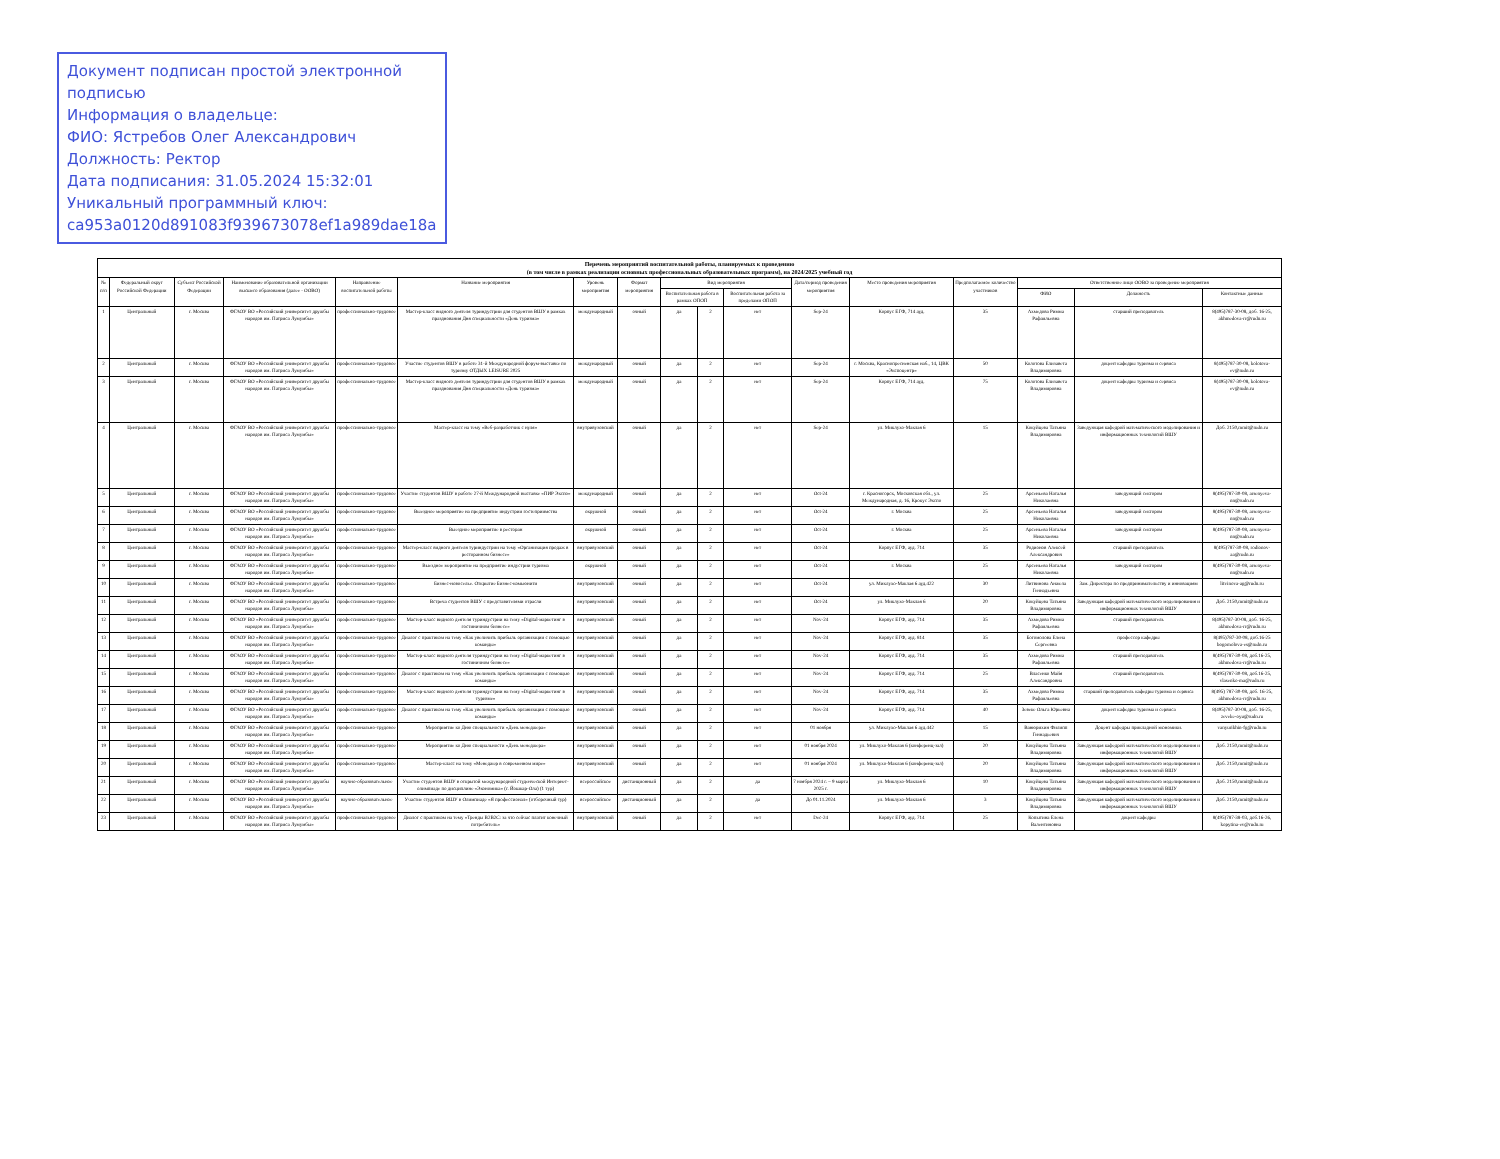Документ подписан простой электронной подписью
Информация о владельце:
ФИО: Ястребов Олег Александрович
Должность: Ректор
Дата подписания: 31.05.2024 15:32:01
Уникальный программный ключ:
ca953a0120d891083f939673078ef1a989dae18a
| Перечень мероприятий воспитательной работы, планируемых к проведению (в том числе в рамках реализации основных профессиональных образовательных программ), на 2024/2025 учебный год | | | | | | | | | | | | | | | | |
| --- | --- | --- | --- | --- | --- | --- | --- | --- | --- | --- | --- | --- | --- | --- | --- | --- |
| № п/п | Федеральный округ Российской Федерации | Субъект Российской Федерации | Наименование образовательной организации высшего образования (далее - ООВО) | Направление воспитательной работы | Название мероприятия | Уровень мероприятия | Формат мероприятия | Вид мероприятия | | | Дата/период проведения мероприятия | Место проведения мероприятия | Предполагаемое количество участников | Ответственное лицо ООВО за проведение мероприятия | | |
| | | | | | | | | Воспитательная работа в рамках ОПОП | | Воспитательная работа за пределами ОПОП | | | | ФИО | Должность | Контактные данные |
| 1 | Центральный | г. Москва | ФГАОУ ВО «Российский университет дружбы народов им. Патриса Лумумбы» | профессионально-трудовое | Мастер-класс видного деятеля туриндустрии для студентов ВШУ в рамках празднования Дня специальности «День туризма» | международный | очный | да | 2 | нет | Sep-24 | Корпус ЕГФ, 714 ауд. | 35 | Ахмедова Римма Рафаильевна | старший преподаватель | 8(495)787-30-08, доб. 16-25, akhmedova-rr@rudn.ru |
| 2 | Центральный | г. Москва | ФГАОУ ВО «Российский университет дружбы народов им. Патриса Лумумбы» | профессионально-трудовое | Участие студентов ВШУ в работе 31-й Международной форум-выставке по туризму ОТДЫХ LEISURE 2025 | международный | очный | да | 2 | нет | Sep-24 | г. Москва, Краснопресненская наб., 14, ЦВК «Экспоцентр» | 50 | Колотова Елизавета Владимировна | доцент кафедры туризма и сервиса | 8(495)787-30-08, kolotova-ev@rudn.ru |
| 3 | Центральный | г. Москва | ФГАОУ ВО «Российский университет дружбы народов им. Патриса Лумумбы» | профессионально-трудовое | Мастер-класс видного деятеля туриндустрии для студентов ВШУ в рамках празднования Дня специальности «День туризма» | международный | очный | да | 2 | нет | Sep-24 | Корпус ЕГФ, 714 ауд. | 75 | Колотова Елизавета Владимировна | доцент кафедры туризма и сервиса | 8(495)787-30-08, kolotova-ev@rudn.ru |
| 4 | Центральный | г. Москва | ФГАОУ ВО «Российский университет дружбы народов им. Патриса Лумумбы» | профессионально-трудовое | Мастер-класс на тему «Веб-разработчик с нуля» | внутривузовский | очный | да | 2 | нет | Sep-24 | ул. Миклухо-Маклая 6 | 15 | Кокуйцева Татьяна Владимировна | Заведующая кафедрой математического моделирования и информационных технологий ВШУ | Доб. 2150,mmit@rudn.ru |
| 5 | Центральный | г. Москва | ФГАОУ ВО «Российский университет дружбы народов им. Патриса Лумумбы» | профессионально-трудовое | Участие студентов ВШУ в работе 27-й Международной выставке «ПИР Экспо» | международный | очный | да | 2 | нет | Oct-24 | г. Красногорск, Московская обл., ул. Международная, д. 16, Крокус Экспо | 25 | Арсеньева Наталья Николаевна | заведующий сектором | 8(495)787-30-08, arsenyeva-nn@rudn.ru |
| 6 | Центральный | г. Москва | ФГАОУ ВО «Российский университет дружбы народов им. Патриса Лумумбы» | профессионально-трудовое | Выездное мероприятие на предприятие индустрии гостеприимства | окружной | очный | да | 2 | нет | Oct-24 | г. Москва | 25 | Арсеньева Наталья Николаевна | заведующий сектором | 8(495)787-30-08, arsenyeva-nn@rudn.ru |
| 7 | Центральный | г. Москва | ФГАОУ ВО «Российский университет дружбы народов им. Патриса Лумумбы» | профессионально-трудовое | Выездное мероприятие в ресторан | окружной | очный | да | 2 | нет | Oct-24 | г. Москва | 25 | Арсеньева Наталья Николаевна | заведующий сектором | 8(495)787-30-08, arsenyeva-nn@rudn.ru |
| 8 | Центральный | г. Москва | ФГАОУ ВО «Российский университет дружбы народов им. Патриса Лумумбы» | профессионально-трудовое | Мастер-класс видного деятеля туриндустрии на тему «Организация продаж в ресторанном бизнесе» | внутривузовский | очный | да | 2 | нет | Oct-24 | Корпус ЕГФ, ауд. 714 | 35 | Родионов Алексей Александрович | старший преподаватель | 8(495)787-30-08, rodionov-aa@rudn.ru |
| 9 | Центральный | г. Москва | ФГАОУ ВО «Российский университет дружбы народов им. Патриса Лумумбы» | профессионально-трудовое | Выездное мероприятие на предприятие индустрии туризма | окружной | очный | да | 2 | нет | Oct-24 | г. Москва | 25 | Арсеньева Наталья Николаевна | заведующий сектором | 8(495)787-30-08, arsenyeva-nn@rudn.ru |
| 10 | Центральный | г. Москва | ФГАОУ ВО «Российский университет дружбы народов им. Патриса Лумумбы» | профессионально-трудовое | Бизнес-новоселье. Открытие Бизнес-комьюнити | внутривузовский | очный | да | 2 | нет | Oct-24 | ул. Миклухо-Маклая 6 ауд.422 | 30 | Литвинова Анжела Геннадьевна | Зам. Директора по предпринимательству и инновациям | litvinova-ag@rudn.ru |
| 11 | Центральный | г. Москва | ФГАОУ ВО «Российский университет дружбы народов им. Патриса Лумумбы» | профессионально-трудовое | Встреча студентов ВШУ с представителями отрасли | внутривузовский | очный | да | 2 | нет | Oct-24 | ул. Миклухо-Маклая 6 | 20 | Кокуйцева Татьяна Владимировна | Заведующая кафедрой математического моделирования и информационных технологий ВШУ | Доб. 2150,mmit@rudn.ru |
| 12 | Центральный | г. Москва | ФГАОУ ВО «Российский университет дружбы народов им. Патриса Лумумбы» | профессионально-трудовое | Мастер-класс видного деятеля туриндустрии на тему «Digital-маркетинг в гостиничном бизнесе» | внутривузовский | очный | да | 2 | нет | Nov-24 | Корпус ЕГФ, ауд. 714 | 35 | Ахмедова Римма Рафаильевна | старший преподаватель | 8(495)787-30-08, доб. 16-25, akhmedova-rr@rudn.ru |
| 13 | Центральный | г. Москва | ФГАОУ ВО «Российский университет дружбы народов им. Патриса Лумумбы» | профессионально-трудовое | Диалог с практиком на тему «Как увеличить прибыль организации с помощью команды» | внутривузовский | очный | да | 2 | нет | Nov-24 | Корпус ЕГФ, ауд. 814 | 35 | Богомолова Елена Сергеевна | профессор кафедры | 8(495)787-30-08, доб.16-25 bogomolova-es@rudn.ru |
| 14 | Центральный | г. Москва | ФГАОУ ВО «Российский университет дружбы народов им. Патриса Лумумбы» | профессионально-трудовое | Мастер-класс видного деятеля туриндустрии на тему «Digital-маркетинг в гостиничном бизнесе» | внутривузовский | очный | да | 2 | нет | Nov-24 | Корпус ЕГФ, ауд. 714 | 35 | Ахмедова Римма Рафаильевна | старший преподаватель | 8(495)787-30-08, доб.16-25, akhmedova-rr@rudn.ru |
| 15 | Центральный | г. Москва | ФГАОУ ВО «Российский университет дружбы народов им. Патриса Лумумбы» | профессионально-трудовое | Диалог с практиком на тему «Как увеличить прибыль организации с помощью команды» | внутривузовский | очный | да | 2 | нет | Nov-24 | Корпус ЕГФ, ауд. 714 | 25 | Власенко Майя Александровна | старший преподаватель | 8(495)787-30-08, доб.16-25, vlasenko-ma@rudn.ru |
| 16 | Центральный | г. Москва | ФГАОУ ВО «Российский университет дружбы народов им. Патриса Лумумбы» | профессионально-трудовое | Мастер-класс видного деятеля туриндустрии на тему «Digital-маркетинг в туризме» | внутривузовский | очный | да | 2 | нет | Nov-24 | Корпус ЕГФ, ауд. 714 | 35 | Ахмедова Римма Рафаильевна | старший преподаватель кафедры туризма и сервиса | 8(495) 787-30-08, доб. 16-25, akhmedova-rr@rudn.ru |
| 17 | Центральный | г. Москва | ФГАОУ ВО «Российский университет дружбы народов им. Патриса Лумумбы» | профессионально-трудовое | Диалог с практиком на тему «Как увеличить прибыль организации с помощью команды» | внутривузовский | очный | да | 2 | нет | Nov-24 | Корпус ЕГФ, ауд. 714 | 40 | Зевеке Ольга Юрьевна | доцент кафедры туризма и сервиса | 8(495)787-30-08, доб. 16-25, zeveke-oyu@rudn.ru |
| 18 | Центральный | г. Москва | ФГАОУ ВО «Российский университет дружбы народов им. Патриса Лумумбы» | профессионально-трудовое | Мероприятие ко Дню специальности «День менеджера» | внутривузовский | очный | да | 2 | нет | 01 ноября | ул. Миклухо-Маклая 6 ауд.442 | 15 | Ванюрихин Филипп Геннадьевич | Доцент кафедры прикладной экономики. | vanyurikhin-fg@rudn.ru |
| 19 | Центральный | г. Москва | ФГАОУ ВО «Российский университет дружбы народов им. Патриса Лумумбы» | профессионально-трудовое | Мероприятие ко Дню специальности «День менеджера» | внутривузовский | очный | да | 2 | нет | 01 ноября 2024 | ул. Миклухо-Маклая 6 (конференц-зал) | 20 | Кокуйцева Татьяна Владимировна | Заведующая кафедрой математического моделирования и информационных технологий ВШУ | Доб. 2150,mmit@rudn.ru |
| 20 | Центральный | г. Москва | ФГАОУ ВО «Российский университет дружбы народов им. Патриса Лумумбы» | профессионально-трудовое | Мастер-класс на тему «Менеджер в современном мире» | внутривузовский | очный | да | 2 | нет | 01 ноября 2024 | ул. Миклухо-Маклая 6 (конференц-зал) | 20 | Кокуйцева Татьяна Владимировна | Заведующая кафедрой математического моделирования и информационных технологий ВШУ | Доб. 2150,mmit@rudn.ru |
| 21 | Центральный | г. Москва | ФГАОУ ВО «Российский университет дружбы народов им. Патриса Лумумбы» | научно-образовательное | Участие студентов ВШУ в открытой международной студенческой Интернет-олимпиаде по дисциплине «Экономика» (г. Йошкар-Ола) (1 тур) | всероссийское | дистанционный | да | 2 | да | 7 ноября 2024 г. – 9 марта 2025 г. | ул. Миклухо-Маклая 6 | 10 | Кокуйцева Татьяна Владимировна | Заведующая кафедрой математического моделирования и информационных технологий ВШУ | Доб. 2150,mmit@rudn.ru |
| 22 | Центральный | г. Москва | ФГАОУ ВО «Российский университет дружбы народов им. Патриса Лумумбы» | научно-образовательное | Участие студентов ВШУ в Олимпиаде «Я профессионал» (отборочный тур) | всероссийское | дистанционный | да | 2 | да | До 01.11.2024 | ул. Миклухо-Маклая 6 | 3 | Кокуйцева Татьяна Владимировна | Заведующая кафедрой математического моделирования и информационных технологий ВШУ | Доб. 2150,mmit@rudn.ru |
| 23 | Центральный | г. Москва | ФГАОУ ВО «Российский университет дружбы народов им. Патриса Лумумбы» | профессионально-трудовое | Диалог с практиком на тему «Тренды B2B2C: за что сейчас платит конечный потребитель» | внутривузовский | очный | да | 2 | нет | Dec-24 | Корпус ЕГФ, ауд. 714 | 25 | Копытина Елена Валентиновна | доцент кафедры | 8(495)787-38-03, доб.16-26, kopytina-ev@rudn.ru |